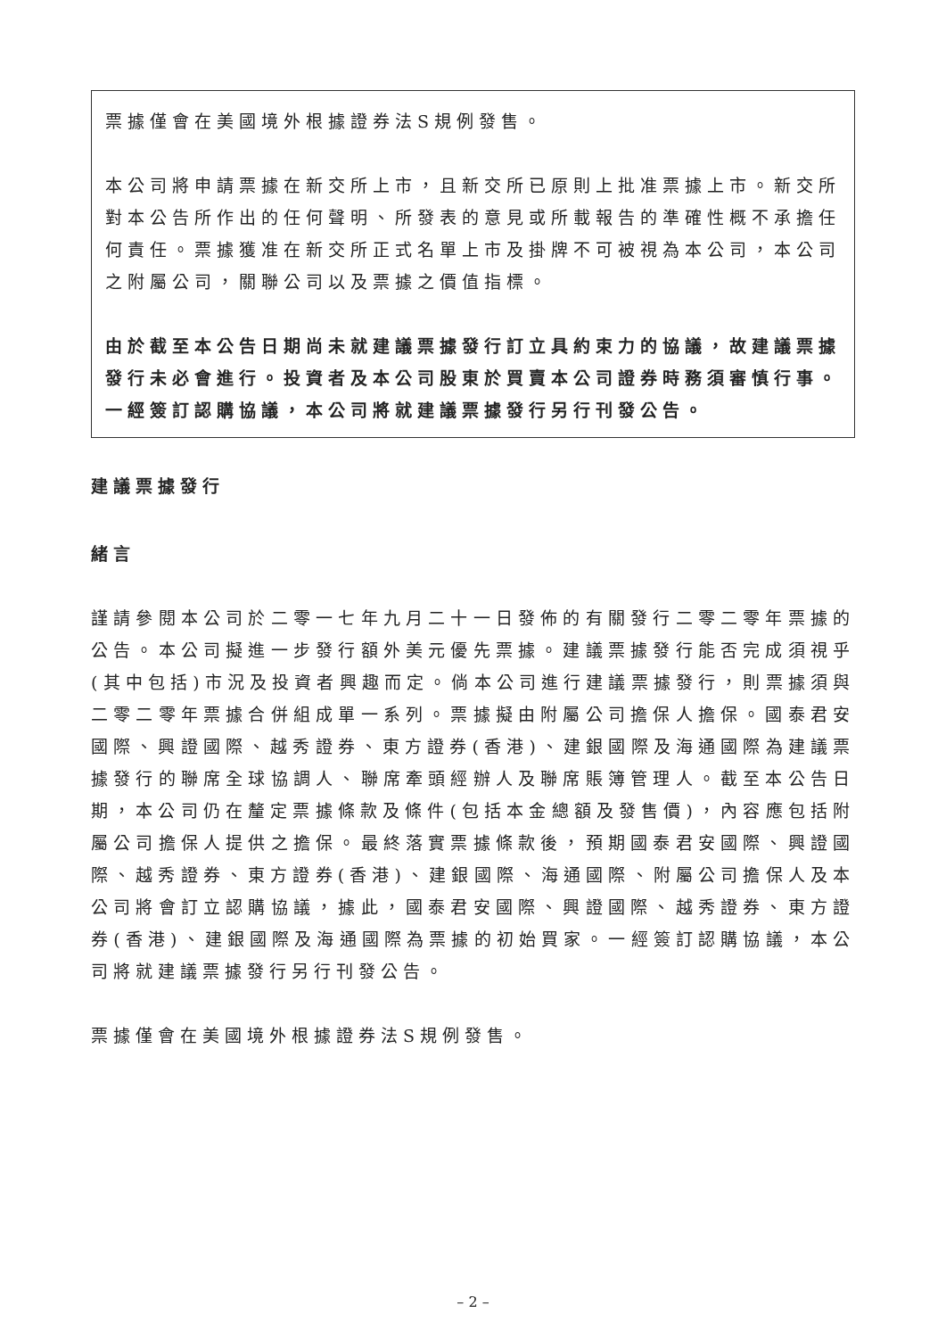票據僅會在美國境外根據證券法S規例發售。
本公司將申請票據在新交所上市，且新交所已原則上批准票據上市。新交所對本公告所作出的任何聲明、所發表的意見或所載報告的準確性概不承擔任何責任。票據獲准在新交所正式名單上市及掛牌不可被視為本公司，本公司之附屬公司，關聯公司以及票據之價值指標。
由於截至本公告日期尚未就建議票據發行訂立具約束力的協議，故建議票據發行未必會進行。投資者及本公司股東於買賣本公司證券時務須審慎行事。一經簽訂認購協議，本公司將就建議票據發行另行刊發公告。
建議票據發行
緒言
謹請參閱本公司於二零一七年九月二十一日發佈的有關發行二零二零年票據的公告。本公司擬進一步發行額外美元優先票據。建議票據發行能否完成須視乎(其中包括)市況及投資者興趣而定。倘本公司進行建議票據發行，則票據須與二零二零年票據合併組成單一系列。票據擬由附屬公司擔保人擔保。國泰君安國際、興證國際、越秀證券、東方證券(香港)、建銀國際及海通國際為建議票據發行的聯席全球協調人、聯席牽頭經辦人及聯席賬簿管理人。截至本公告日期，本公司仍在釐定票據條款及條件(包括本金總額及發售價)，內容應包括附屬公司擔保人提供之擔保。最終落實票據條款後，預期國泰君安國際、興證國際、越秀證券、東方證券(香港)、建銀國際、海通國際、附屬公司擔保人及本公司將會訂立認購協議，據此，國泰君安國際、興證國際、越秀證券、東方證券(香港)、建銀國際及海通國際為票據的初始買家。一經簽訂認購協議，本公司將就建議票據發行另行刊發公告。
票據僅會在美國境外根據證券法S規例發售。
– 2 –